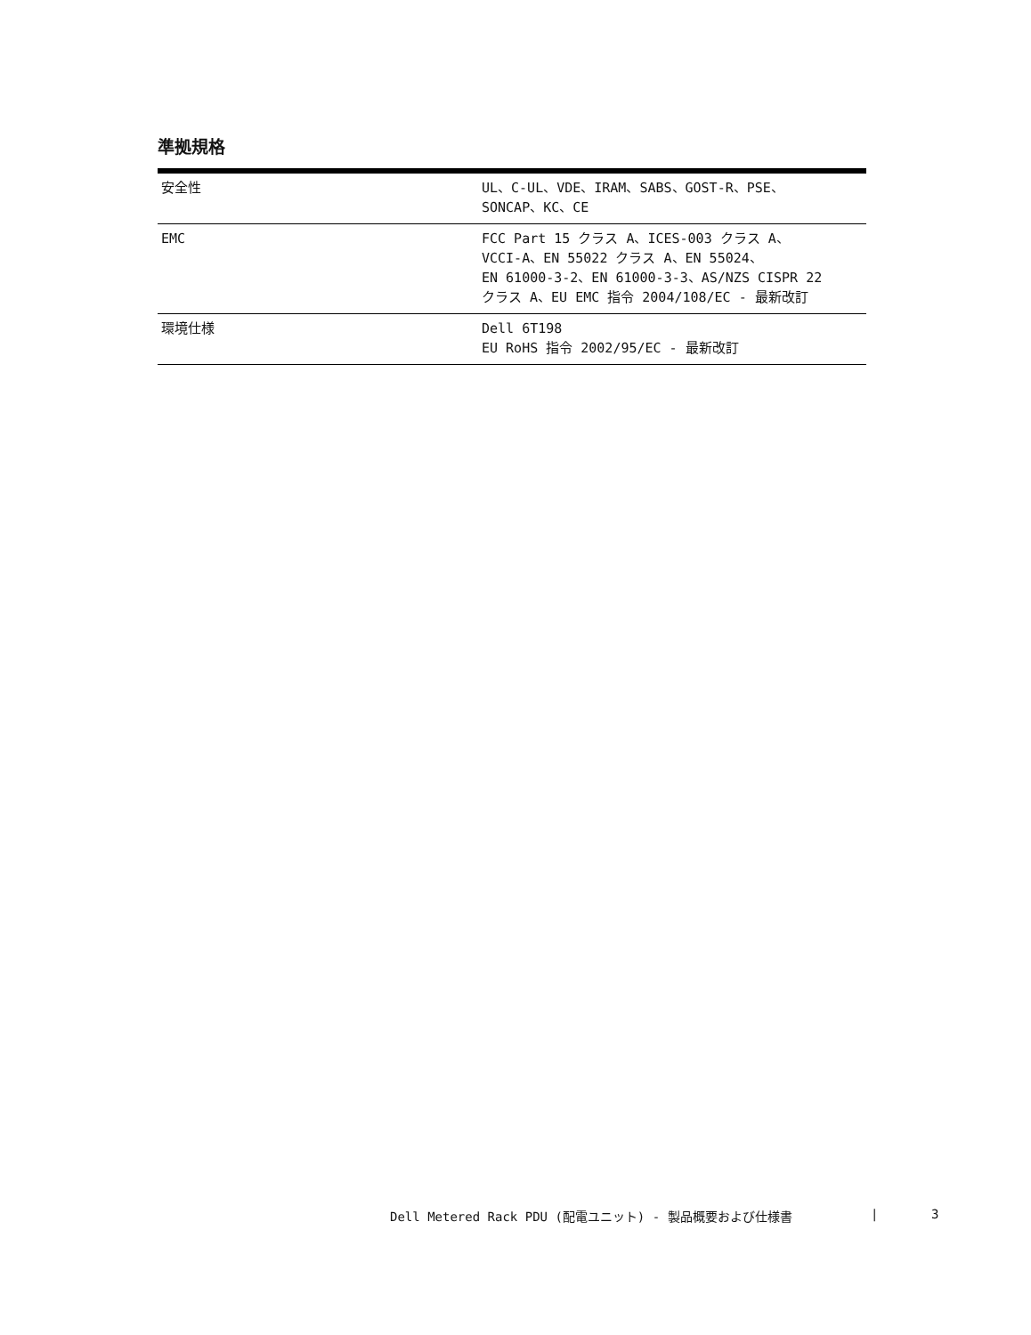準拠規格
| 安全性 | UL、C-UL、VDE、IRAM、SABS、GOST-R、PSE、 SONCAP、KC、CE |
| EMC | FCC Part 15 クラス A、ICES-003 クラス A、 VCCI-A、EN 55022 クラス A、EN 55024、 EN 61000-3-2、EN 61000-3-3、AS/NZS CISPR 22 クラス A、EU EMC 指令 2004/108/EC - 最新改訂 |
| 環境仕様 | Dell 6T198 EU RoHS 指令 2002/95/EC - 最新改訂 |
Dell Metered Rack PDU (配電ユニット) - 製品概要および仕様書 | 3